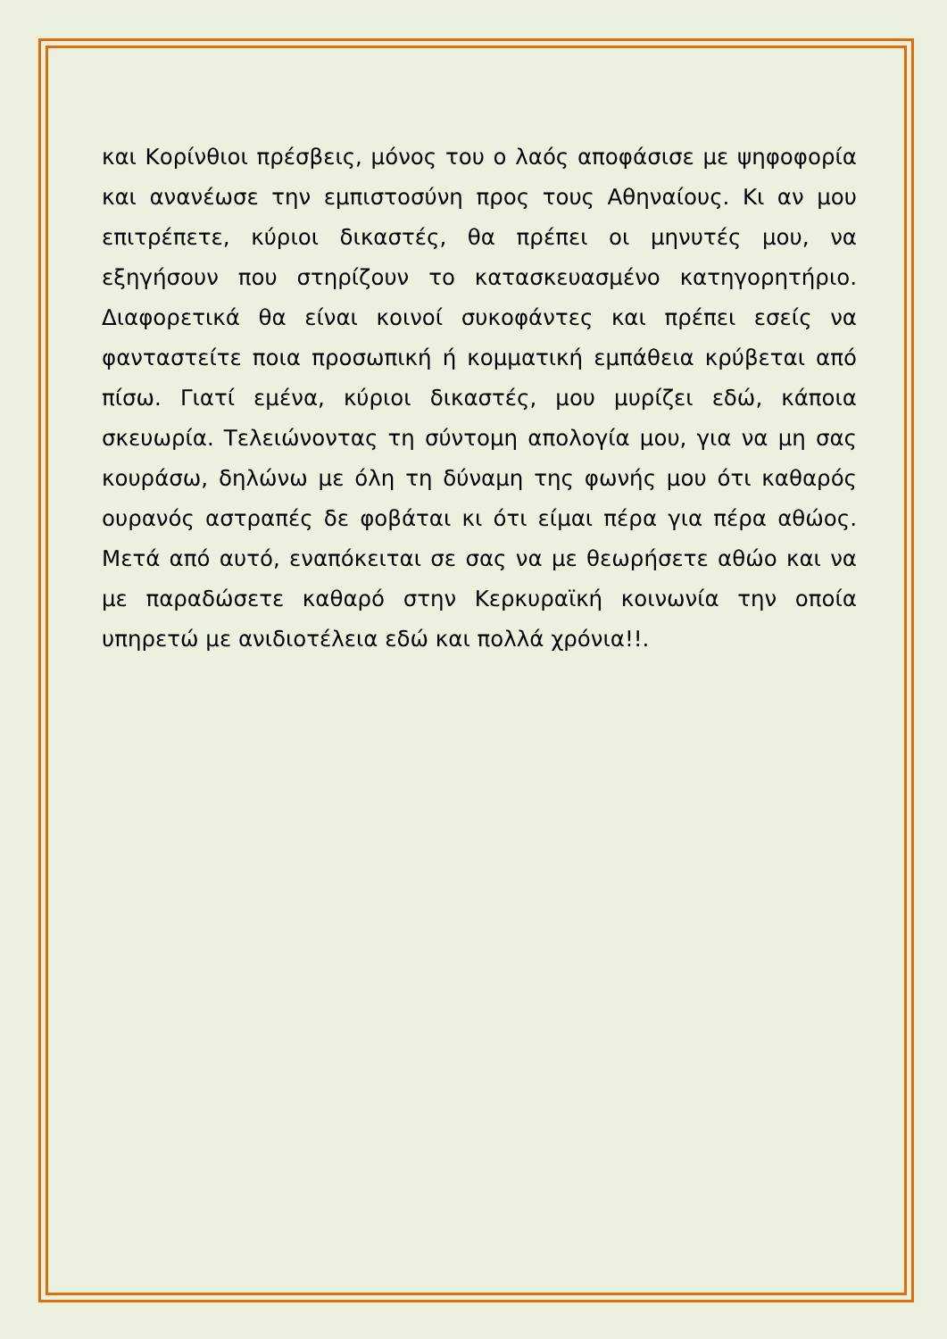και Κορίνθιοι πρέσβεις, μόνος του ο λαός αποφάσισε με ψηφοφορία και ανανέωσε την εμπιστοσύνη προς τους Αθηναίους. Κι αν μου επιτρέπετε, κύριοι δικαστές, θα πρέπει οι μηνυτές μου, να εξηγήσουν που στηρίζουν το κατασκευασμένο κατηγορητήριο. Διαφορετικά θα είναι κοινοί συκοφάντες και πρέπει εσείς να φανταστείτε ποια προσωπική ή κομματική εμπάθεια κρύβεται από πίσω. Γιατί εμένα, κύριοι δικαστές, μου μυρίζει εδώ, κάποια σκευωρία. Τελειώνοντας τη σύντομη απολογία μου, για να μη σας κουράσω, δηλώνω με όλη τη δύναμη της φωνής μου ότι καθαρός ουρανός αστραπές δε φοβάται κι ότι είμαι πέρα για πέρα αθώος. Μετά από αυτό, εναπόκειται σε σας να με θεωρήσετε αθώο και να με παραδώσετε καθαρό στην Κερκυραϊκή κοινωνία την οποία υπηρετώ με ανιδιοτέλεια εδώ και πολλά χρόνια!!.